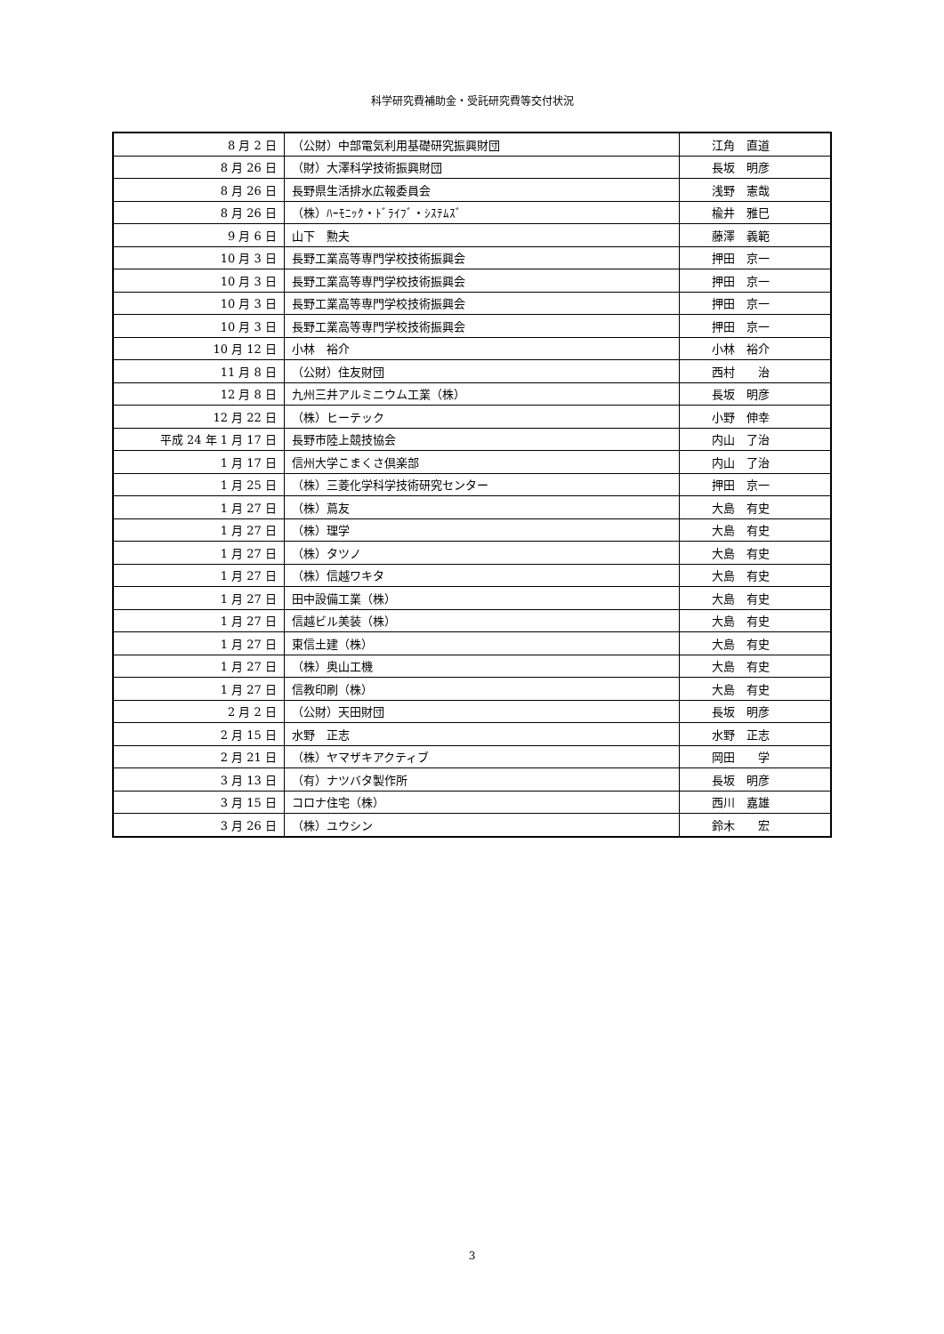科学研究費補助金・受託研究費等交付状況
| 8 月 2 日 | （公財）中部電気利用基礎研究振興財団 | 江角 直道 |
| 8 月 26 日 | （財）大澤科学技術振興財団 | 長坂 明彦 |
| 8 月 26 日 | 長野県生活排水広報委員会 | 浅野 憲哉 |
| 8 月 26 日 | （株）ﾊｰﾓﾆｯｸ・ﾄﾞﾗｲﾌﾞ・ｼｽﾃﾑｽﾞ | 楡井 雅巳 |
| 9 月 6 日 | 山下 勲夫 | 藤澤 義範 |
| 10 月 3 日 | 長野工業高等専門学校技術振興会 | 押田 京一 |
| 10 月 3 日 | 長野工業高等専門学校技術振興会 | 押田 京一 |
| 10 月 3 日 | 長野工業高等専門学校技術振興会 | 押田 京一 |
| 10 月 3 日 | 長野工業高等専門学校技術振興会 | 押田 京一 |
| 10 月 12 日 | 小林 裕介 | 小林 裕介 |
| 11 月 8 日 | （公財）住友財団 | 西村 治 |
| 12 月 8 日 | 九州三井アルミニウム工業（株） | 長坂 明彦 |
| 12 月 22 日 | （株）ヒーテック | 小野 伸幸 |
| 平成 24 年 1 月 17 日 | 長野市陸上競技協会 | 内山 了治 |
| 1 月 17 日 | 信州大学こまくさ倶楽部 | 内山 了治 |
| 1 月 25 日 | （株）三菱化学科学技術研究センター | 押田 京一 |
| 1 月 27 日 | （株）蔦友 | 大島 有史 |
| 1 月 27 日 | （株）理学 | 大島 有史 |
| 1 月 27 日 | （株）タツノ | 大島 有史 |
| 1 月 27 日 | （株）信越ワキタ | 大島 有史 |
| 1 月 27 日 | 田中設備工業（株） | 大島 有史 |
| 1 月 27 日 | 信越ビル美装（株） | 大島 有史 |
| 1 月 27 日 | 東信土建（株） | 大島 有史 |
| 1 月 27 日 | （株）奥山工機 | 大島 有史 |
| 1 月 27 日 | 信教印刷（株） | 大島 有史 |
| 2 月 2 日 | （公財）天田財団 | 長坂 明彦 |
| 2 月 15 日 | 水野 正志 | 水野 正志 |
| 2 月 21 日 | （株）ヤマザキアクティブ | 岡田 学 |
| 3 月 13 日 | （有）ナツバタ製作所 | 長坂 明彦 |
| 3 月 15 日 | コロナ住宅（株） | 西川 嘉雄 |
| 3 月 26 日 | （株）ユウシン | 鈴木 宏 |
3